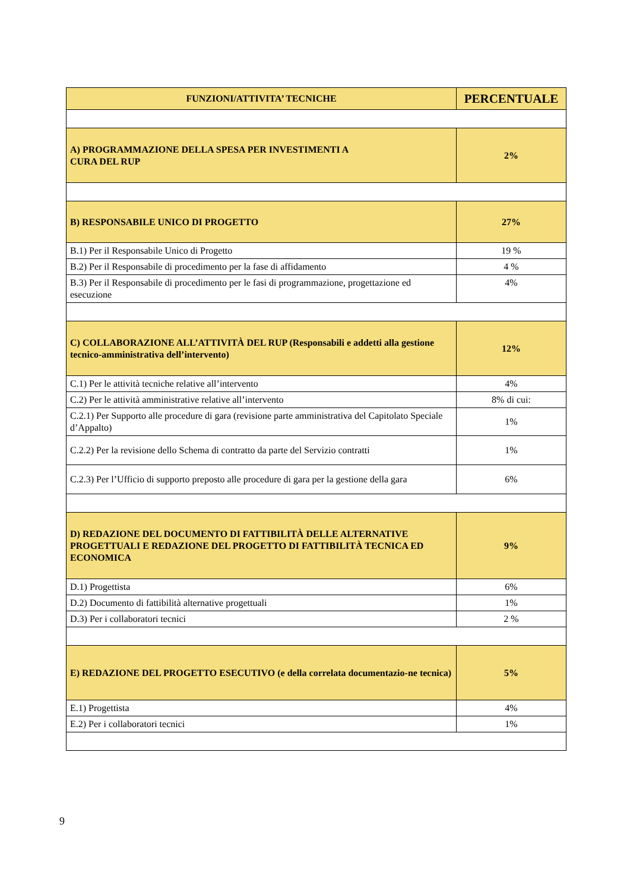| FUNZIONI/ATTIVITA’ TECNICHE | PERCENTUALE |
| --- | --- |
| A) PROGRAMMAZIONE DELLA SPESA PER INVESTIMENTI A CURA DEL RUP | 2% |
| B) RESPONSABILE UNICO DI PROGETTO | 27% |
| B.1) Per il Responsabile Unico di Progetto | 19 % |
| B.2) Per il Responsabile di procedimento per la fase di affidamento | 4 % |
| B.3) Per il Responsabile di procedimento per le fasi di programmazione, progettazione ed esecuzione | 4% |
| C) COLLABORAZIONE ALL’ATTIVITÀ DEL RUP (Responsabili e addetti alla gestione tecnico-amministrativa dell’intervento) | 12% |
| C.1) Per le attività tecniche relative all’intervento | 4% |
| C.2) Per le attività amministrative relative all’intervento | 8% di cui: |
| C.2.1) Per Supporto alle procedure di gara (revisione parte amministrativa del Capitolato Speciale d’Appalto) | 1% |
| C.2.2) Per la revisione dello Schema di contratto da parte del Servizio contratti | 1% |
| C.2.3) Per l’Ufficio di supporto preposto alle procedure di gara per la gestione della gara | 6% |
| D) REDAZIONE DEL DOCUMENTO DI FATTIBILITÀ DELLE ALTERNATIVE PROGETTUALI E REDAZIONE DEL PROGETTO DI FATTIBILITÀ TECNICA ED ECONOMICA | 9% |
| D.1) Progettista | 6% |
| D.2) Documento di fattibilità alternative progettuali | 1% |
| D.3) Per i collaboratori tecnici | 2 % |
| E) REDAZIONE DEL PROGETTO ESECUTIVO (e della correlata documentazio-ne tecnica) | 5% |
| E.1) Progettista | 4% |
| E.2) Per i collaboratori tecnici | 1% |
9